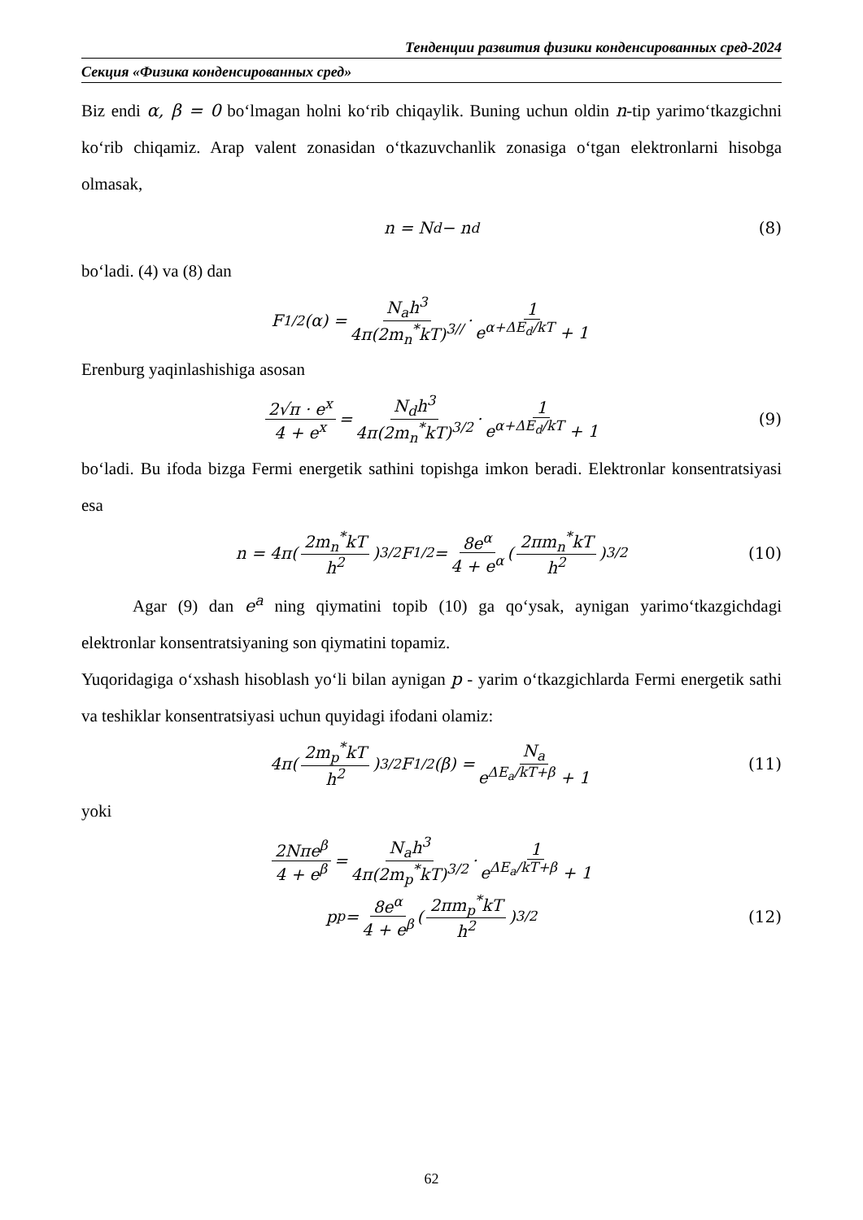Тенденции развития физики конденсированных сред-2024
Секция «Физика конденсированных сред»
Biz endi α, β = 0 bo‘lmagan holni ko‘rib chiqaylik. Buning uchun oldin n-tip yarimo‘tkazgichni ko‘rib chiqamiz. Arap valent zonasidan o‘tkazuvchanlik zonasiga o‘tgan elektronlarni hisobga olmasak,
n = N<sub>d</sub> − n<sub>d</sub> (8)
bo‘ladi. (4) va (8) dan
F<sub>1/2</sub>(α) = N<sub>a</sub>h<sup>3</sup> 4π(2m<sub>n</sub><sup>*</sup>kT)<sup>3//</sup> · 1 e<sup>α+ΔE<sub>d</sub>/kT</sup> + 1
Erenburg yaqinlashishiga asosan
2√π · e<sup>x</sup> 4 + e<sup>x</sup> = N<sub>d</sub>h<sup>3</sup> 4π(2m<sub>n</sub><sup>*</sup>kT)<sup>3/2</sup> · 1 e<sup>α+ΔE<sub>d</sub>/kT</sup> + 1 (9)
bo‘ladi. Bu ifoda bizga Fermi energetik sathini topishga imkon beradi. Elektronlar konsentratsiyasi esa
n = 4π(2m<sub>n</sub><sup>*</sup>kT h<sup>2</sup>)<sup>3/2</sup> F<sub>1/2</sub> = 8e<sup>α</sup> 4 + e<sup>α</sup> (2πm<sub>n</sub><sup>*</sup>kT h<sup>2</sup>)<sup>3/2</sup> (10)
Agar (9) dan e<sup>a</sup> ning qiymatini topib (10) ga qo‘ysak, aynigan yarimo‘tkazgichdagi elektronlar konsentratsiyaning son qiymatini topamiz.
Yuqoridagiga o‘xshash hisoblash yo‘li bilan aynigan p - yarim o‘tkazgichlarda Fermi energetik sathi va teshiklar konsentratsiyasi uchun quyidagi ifodani olamiz:
4π(2m<sub>p</sub><sup>*</sup>kT h<sup>2</sup>)<sup>3/2</sup> F<sub>1/2</sub>(β) = N<sub>a</sub> e<sup>ΔE<sub>a</sub>/kT+β</sup> + 1 (11)
yoki
2Nπe<sup>β</sup> 4 + e<sup>β</sup> = N<sub>a</sub>h<sup>3</sup> 4π(2m<sub>p</sub><sup>*</sup>kT)<sup>3/2</sup> · 1 e<sup>ΔE<sub>a</sub>/kT+β</sup> + 1
p<sub>p</sub> = 8e<sup>α</sup> 4 + e<sup>β</sup> (2πm<sub>p</sub><sup>*</sup>kT h<sup>2</sup>)<sup>3/2</sup> (12)
62